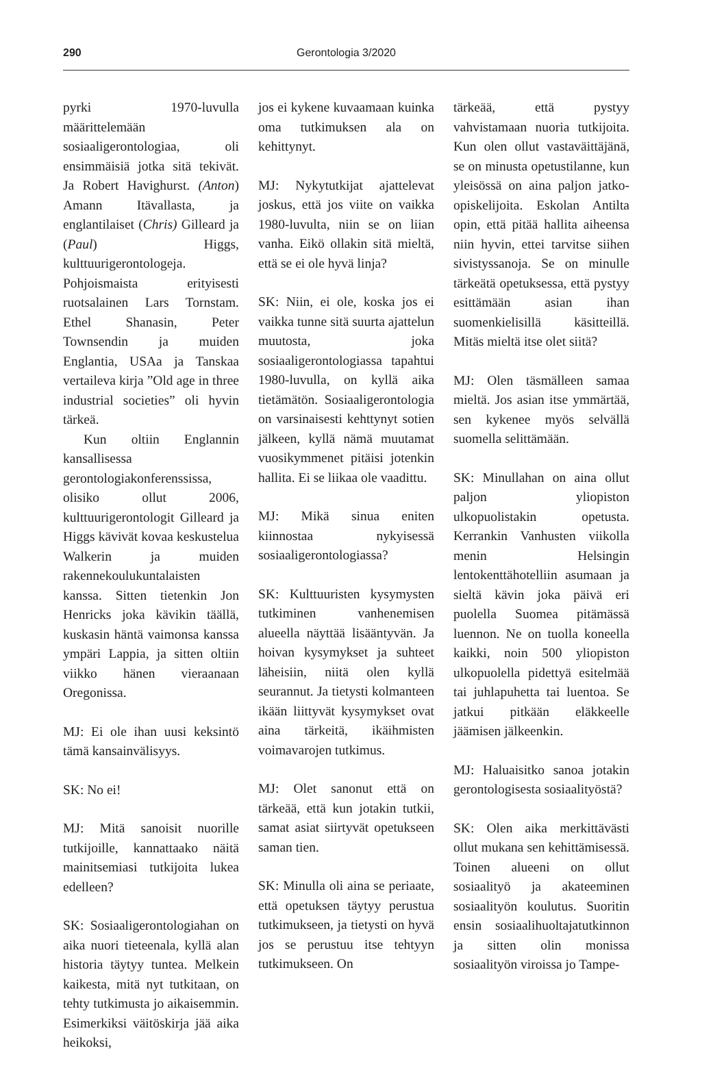290 Gerontologia 3/2020
pyrki 1970-luvulla määrittelemään sosiaaligerontologiaa, oli ensimmäisiä jotka sitä tekivät. Ja Robert Havighurst. (Anton) Amann Itävallasta, ja englantilaiset (Chris) Gilleard ja (Paul) Higgs, kulttuurigerontologeja. Pohjoismaista erityisesti ruotsalainen Lars Tornstam. Ethel Shanasin, Peter Townsendin ja muiden Englantia, USAa ja Tanskaa vertaileva kirja ”Old age in three industrial societies” oli hyvin tärkeä.
Kun oltiin Englannin kansallisessa gerontologiakonferenssissa, olisiko ollut 2006, kulttuurigerontologit Gilleard ja Higgs kävivät kovaa keskustelua Walkerin ja muiden rakennekoulukuntalaisten kanssa. Sitten tietenkin Jon Henricks joka kävikin täällä, kuskasin häntä vaimonsa kanssa ympäri Lappia, ja sitten oltiin viikko hänen vieraanaan Oregonissa.
MJ: Ei ole ihan uusi keksintö tämä kansainvälisyys.
SK: No ei!
MJ: Mitä sanoisit nuorille tutkijoille, kannattaako näitä mainitsemiasi tutkijoita lukea edelleen?
SK: Sosiaaligerontologiahan on aika nuori tieteenala, kyllä alan historia täytyy tuntea. Melkein kaikesta, mitä nyt tutkitaan, on tehty tutkimusta jo aikaisemmin. Esimerkiksi väitöskirja jää aika heikoksi,
jos ei kykene kuvaamaan kuinka oma tutkimuksen ala on kehittynyt.
MJ: Nykytutkijat ajattelevat joskus, että jos viite on vaikka 1980-luvulta, niin se on liian vanha. Eikö ollakin sitä mieltä, että se ei ole hyvä linja?
SK: Niin, ei ole, koska jos ei vaikka tunne sitä suurta ajattelun muutosta, joka sosiaaligerontologiassa tapahtui 1980-luvulla, on kyllä aika tietämätön. Sosiaaligerontologia on varsinaisesti kehttynyt sotien jälkeen, kyllä nämä muutamat vuosikymmenet pitäisi jotenkin hallita. Ei se liikaa ole vaadittu.
MJ: Mikä sinua eniten kiinnostaa nykyisessä sosiaaligerontologiassa?
SK: Kulttuuristen kysymysten tutkiminen vanhenemisen alueella näyttää lisääntyvän. Ja hoivan kysymykset ja suhteet läheisiin, niitä olen kyllä seurannut. Ja tietysti kolmanteen ikään liittyvät kysymykset ovat aina tärkeitä, ikäihmisten voimavarojen tutkimus.
MJ: Olet sanonut että on tärkeää, että kun jotakin tutkii, samat asiat siirtyvät opetukseen saman tien.
SK: Minulla oli aina se periaate, että opetuksen täytyy perustua tutkimukseen, ja tietysti on hyvä jos se perustuu itse tehtyyn tutkimukseen. On
tärkeää, että pystyy vahvistamaan nuoria tutkijoita. Kun olen ollut vastaväittäjänä, se on minusta opetustilanne, kun yleisössä on aina paljon jatko-opiskelijoita. Eskolan Antilta opin, että pitää hallita aiheensa niin hyvin, ettei tarvitse siihen sivistyssanoja. Se on minulle tärkeätä opetuksessa, että pystyy esittämään asian ihan suomenkielisillä käsitteillä. Mitäs mieltä itse olet siitä?
MJ: Olen täsmälleen samaa mieltä. Jos asian itse ymmärtää, sen kykenee myös selvällä suomella selittämään.
SK: Minullahan on aina ollut paljon yliopiston ulkopuolistakin opetusta. Kerrankin Vanhusten viikolla menin Helsingin lentokenttähotelliin asumaan ja sieltä kävin joka päivä eri puolella Suomea pitämässä luennon. Ne on tuolla koneella kaikki, noin 500 yliopiston ulkopuolella pidettyä esitelmää tai juhlapuhetta tai luentoa. Se jatkui pitkään eläkkeelle jäämisen jälkeenkin.
MJ: Haluaisitko sanoa jotakin gerontologisesta sosiaalityöstä?
SK: Olen aika merkittävästi ollut mukana sen kehittämisessä. Toinen alueeni on ollut sosiaalityö ja akateeminen sosiaalityön koulutus. Suoritin ensin sosiaalihuoltajatutkinnon ja sitten olin monissa sosiaalityön viroissa jo Tampe-